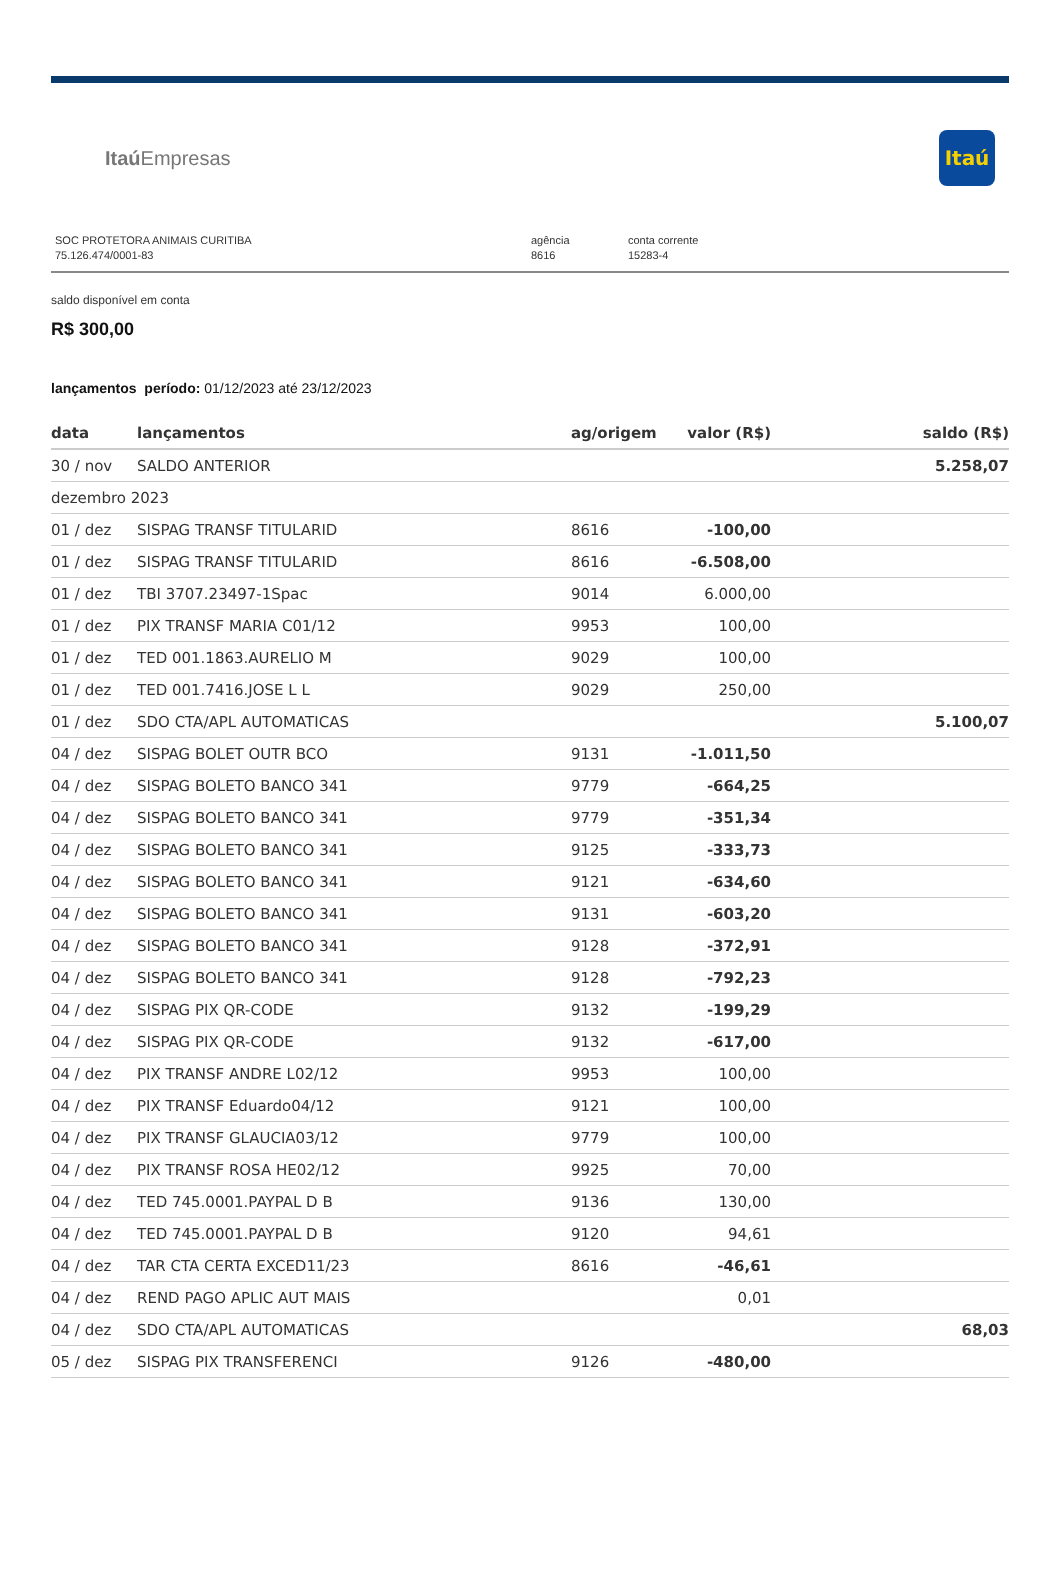Itaú Empresas
Itaú
SOC PROTETORA ANIMAIS CURITIBA
75.126.474/0001-83
agência
8616
conta corrente
15283-4
saldo disponível em conta
R$ 300,00
lançamentos período: 01/12/2023 até 23/12/2023
| data | lançamentos | ag/origem | valor (R$) | saldo (R$) |
| --- | --- | --- | --- | --- |
| 30 / nov | SALDO ANTERIOR | | | 5.258,07 |
| dezembro 2023 | | | | |
| 01 / dez | SISPAG TRANSF TITULARID | 8616 | -100,00 | |
| 01 / dez | SISPAG TRANSF TITULARID | 8616 | -6.508,00 | |
| 01 / dez | TBI 3707.23497-1Spac | 9014 | 6.000,00 | |
| 01 / dez | PIX TRANSF MARIA C01/12 | 9953 | 100,00 | |
| 01 / dez | TED 001.1863.AURELIO M | 9029 | 100,00 | |
| 01 / dez | TED 001.7416.JOSE L L | 9029 | 250,00 | |
| 01 / dez | SDO CTA/APL AUTOMATICAS | | | 5.100,07 |
| 04 / dez | SISPAG BOLET OUTR BCO | 9131 | -1.011,50 | |
| 04 / dez | SISPAG BOLETO BANCO 341 | 9779 | -664,25 | |
| 04 / dez | SISPAG BOLETO BANCO 341 | 9779 | -351,34 | |
| 04 / dez | SISPAG BOLETO BANCO 341 | 9125 | -333,73 | |
| 04 / dez | SISPAG BOLETO BANCO 341 | 9121 | -634,60 | |
| 04 / dez | SISPAG BOLETO BANCO 341 | 9131 | -603,20 | |
| 04 / dez | SISPAG BOLETO BANCO 341 | 9128 | -372,91 | |
| 04 / dez | SISPAG BOLETO BANCO 341 | 9128 | -792,23 | |
| 04 / dez | SISPAG PIX QR-CODE | 9132 | -199,29 | |
| 04 / dez | SISPAG PIX QR-CODE | 9132 | -617,00 | |
| 04 / dez | PIX TRANSF ANDRE L02/12 | 9953 | 100,00 | |
| 04 / dez | PIX TRANSF Eduardo04/12 | 9121 | 100,00 | |
| 04 / dez | PIX TRANSF GLAUCIA03/12 | 9779 | 100,00 | |
| 04 / dez | PIX TRANSF ROSA HE02/12 | 9925 | 70,00 | |
| 04 / dez | TED 745.0001.PAYPAL D B | 9136 | 130,00 | |
| 04 / dez | TED 745.0001.PAYPAL D B | 9120 | 94,61 | |
| 04 / dez | TAR CTA CERTA EXCED11/23 | 8616 | -46,61 | |
| 04 / dez | REND PAGO APLIC AUT MAIS | | 0,01 | |
| 04 / dez | SDO CTA/APL AUTOMATICAS | | | 68,03 |
| 05 / dez | SISPAG PIX TRANSFERENCI | 9126 | -480,00 | |